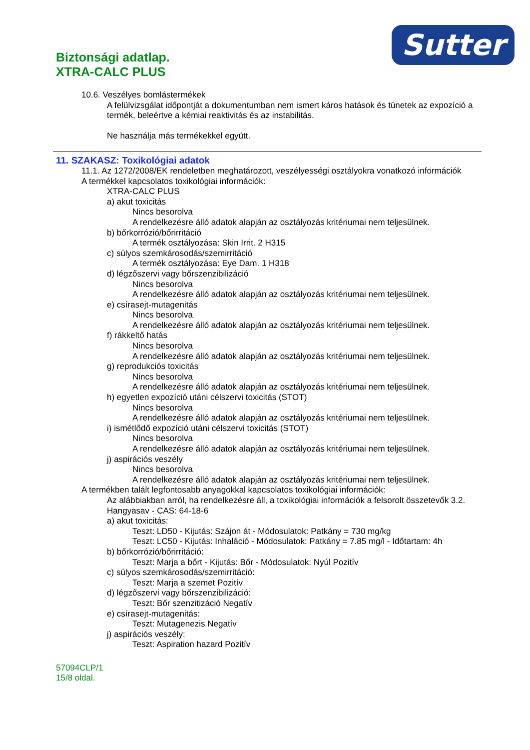Sutter
Biztonsági adatlap.
XTRA-CALC PLUS
10.6. Veszélyes bomlástermékek
A felülvizsgálat időpontját a dokumentumban nem ismert káros hatások és tünetek az expozíció a termék, beleértve a kémiai reaktivitás és az instabilitás.
Ne használja más termékekkel együtt.
11. SZAKASZ: Toxikológiai adatok
11.1. Az 1272/2008/EK rendeletben meghatározott, veszélyességi osztályokra vonatkozó információk
A termékkel kapcsolatos toxikológiai információk:
XTRA-CALC PLUS
a) akut toxicitás
Nincs besorolva
A rendelkezésre álló adatok alapján az osztályozás kritériumai nem teljesülnek.
b) bőrkorrózió/bőrirritáció
A termék osztályozása: Skin Irrit. 2 H315
c) súlyos szemkárosodás/szemirritáció
A termék osztályozása: Eye Dam. 1 H318
d) légzőszervi vagy bőrszenzibilizáció
Nincs besorolva
A rendelkezésre álló adatok alapján az osztályozás kritériumai nem teljesülnek.
e) csírasejt-mutagenitás
Nincs besorolva
A rendelkezésre álló adatok alapján az osztályozás kritériumai nem teljesülnek.
f) rákkeltő hatás
Nincs besorolva
A rendelkezésre álló adatok alapján az osztályozás kritériumai nem teljesülnek.
g) reprodukciós toxicitás
Nincs besorolva
A rendelkezésre álló adatok alapján az osztályozás kritériumai nem teljesülnek.
h) egyetlen expozíció utáni célszervi toxicitás (STOT)
Nincs besorolva
A rendelkezésre álló adatok alapján az osztályozás kritériumai nem teljesülnek.
i) ismétlődő expozíció utáni célszervi toxicitás (STOT)
Nincs besorolva
A rendelkezésre álló adatok alapján az osztályozás kritériumai nem teljesülnek.
j) aspirációs veszély
Nincs besorolva
A rendelkezésre álló adatok alapján az osztályozás kritériumai nem teljesülnek.
A termékben talált legfontosabb anyagokkal kapcsolatos toxikológiai információk:
Az alábbiakban arról, ha rendelkezésre áll, a toxikológiai információk a felsorolt összetevők 3.2.
Hangyasav - CAS: 64-18-6
a) akut toxicitás:
Teszt: LD50 - Kijutás: Szájon át - Módosulatok: Patkány = 730 mg/kg
Teszt: LC50 - Kijutás: Inhaláció - Módosulatok: Patkány = 7.85 mg/l - Időtartam: 4h
b) bőrkorrózió/bőrirritáció:
Teszt: Marja a bőrt - Kijutás: Bőr - Módosulatok: Nyúl Pozitív
c) súlyos szemkárosodás/szemirritáció:
Teszt: Marja a szemet Pozitív
d) légzőszervi vagy bőrszenzibilizáció:
Teszt: Bőr szenzitizáció Negatív
e) csírasejt-mutagenitás:
Teszt: Mutagenezis Negatív
j) aspirációs veszély:
Teszt: Aspiration hazard Pozitív
57094CLP/1
15/8 oldal.